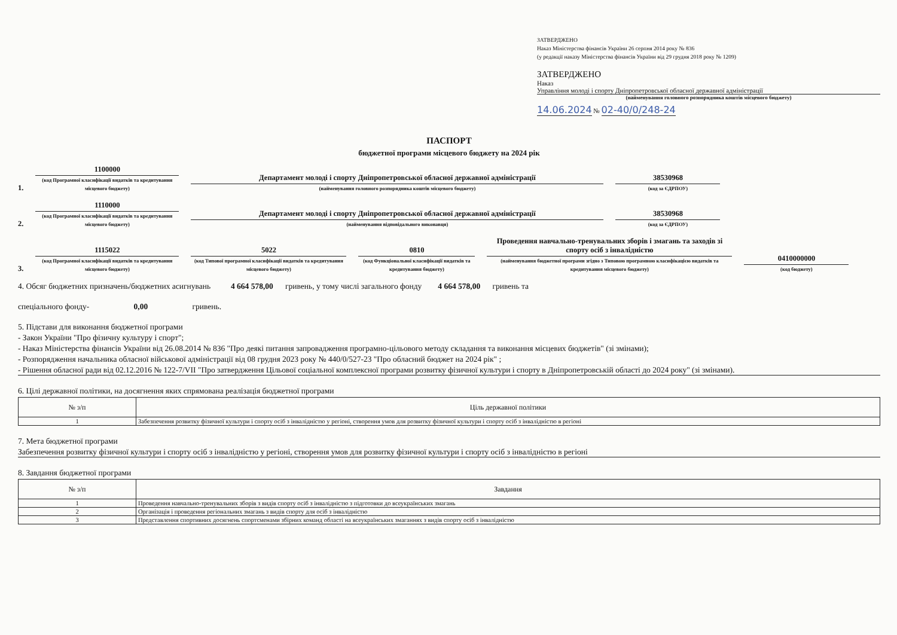ЗАТВЕРДЖЕНО
Наказ Міністерства фінансів України 26 серпня 2014 року № 836
(у редакції наказу Міністерства фінансів України від 29 грудня 2018 року № 1209)
ЗАТВЕРДЖЕНО
Наказ
Управління молоді і спорту Дніпропетровської обласної державної адміністрації
(найменування головного розпорядника коштів місцевого бюджету)
14.06.2024 № 02-40/0/248-24
ПАСПОРТ
бюджетної програми місцевого бюджету на 2024 рік
1.
1100000
(код Програмної класифікації видатків та кредитування місцевого бюджету)
Департамент молоді і спорту Дніпропетровської обласної державної адміністрації
(найменування головного розпорядника коштів місцевого бюджету)
38530968
(код за ЄДРПОУ)
2.
1110000
(код Програмної класифікації видатків та кредитування місцевого бюджету)
Департамент молоді і спорту Дніпропетровської обласної державної адміністрації
(найменування відповідального виконавця)
38530968
(код за ЄДРПОУ)
3.
1115022
(код Програмної класифікації видатків та кредитування місцевого бюджету)
5022
(код Типової програмної класифікації видатків та кредитування місцевого бюджету)
0810
(код Функціональної класифікації видатків та кредитування бюджету)
Проведення навчально-тренувальних зборів і змагань та заходів зі спорту осіб з інвалідністю
(найменування бюджетної програми згідно з Типовою програмною класифікацією видатків та кредитування місцевого бюджету)
0410000000
(код бюджету)
4. Обсяг бюджетних призначень/бюджетних асигнувань 4 664 578,00 гривень, у тому числі загального фонду 4 664 578,00 гривень та
спеціального фонду- 0,00 гривень.
5. Підстави для виконання бюджетної програми
- Закон України "Про фізичну культуру і спорт";
- Наказ Міністерства фінансів України від 26.08.2014 № 836 "Про деякі питання запровадження програмно-цільового методу складання та виконання місцевих бюджетів" (зі змінами);
- Розпорядження начальника обласної військової адміністрації від 08 грудня 2023 року № 440/0/527-23 "Про обласний бюджет на 2024 рік" ;
- Рішення обласної ради від 02.12.2016 № 122-7/VII "Про затвердження Цільової соціальної комплексної програми розвитку фізичної культури і спорту в Дніпропетровській області до 2024 року" (зі змінами).
6. Цілі державної політики, на досягнення яких спрямована реалізація бюджетної програми
| № з/п | Ціль державної політики |
| --- | --- |
| 1 | Забезпечення розвитку фізичної культури і спорту осіб з інвалідністю у регіоні, створення умов для розвитку фізичної культури і спорту осіб з інвалідністю в регіоні |
7. Мета бюджетної програми
Забезпечення розвитку фізичної культури і спорту осіб з інвалідністю у регіоні, створення умов для розвитку фізичної культури і спорту осіб з інвалідністю в регіоні
8. Завдання бюджетної програми
| № з/п | Завдання |
| --- | --- |
| 1 | Проведення навчально-тренувальних зборів з видів спорту осіб з інвалідністю з підготовки до всеукраїнських змагань |
| 2 | Організація і проведення регіональних змагань з видів спорту для осіб з інвалідністю |
| 3 | Представлення спортивних досягнень спортсменами збірних команд області на всеукраїнських змаганнях з видів спорту осіб з інвалідністю |